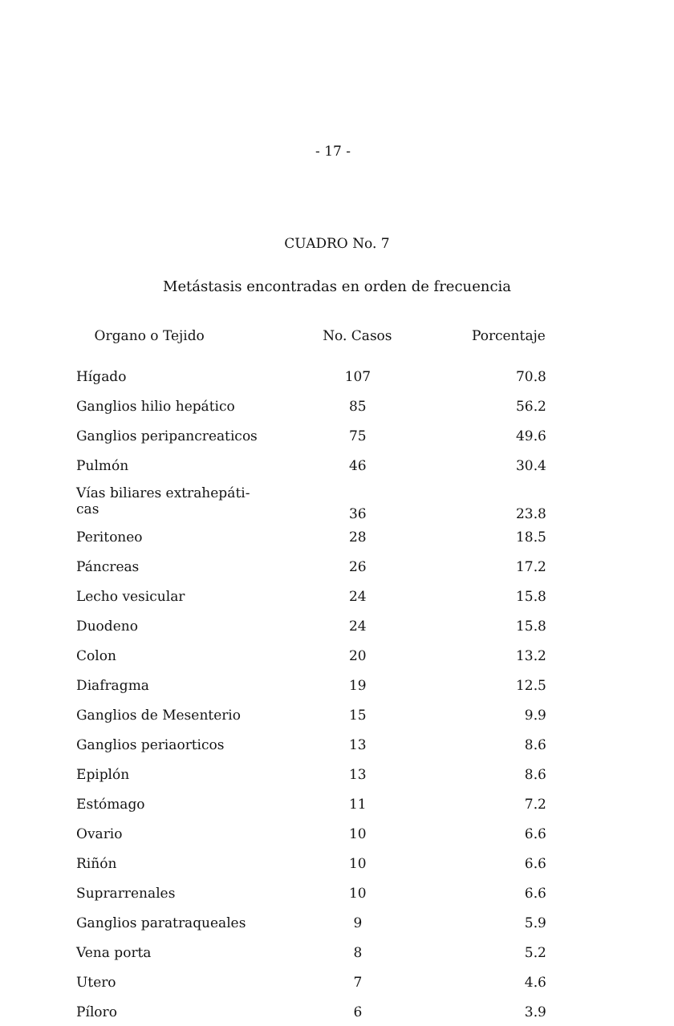- 17 -
CUADRO No. 7
Metástasis encontradas en orden de frecuencia
| Organo o Tejido | No. Casos | Porcentaje |
| --- | --- | --- |
| Hígado | 107 | 70.8 |
| Ganglios hilio hepático | 85 | 56.2 |
| Ganglios peripancreaticos | 75 | 49.6 |
| Pulmón | 46 | 30.4 |
| Vías biliares extrahepáti- cas | 36 | 23.8 |
| Peritoneo | 28 | 18.5 |
| Páncreas | 26 | 17.2 |
| Lecho vesicular | 24 | 15.8 |
| Duodeno | 24 | 15.8 |
| Colon | 20 | 13.2 |
| Diafragma | 19 | 12.5 |
| Ganglios de Mesenterio | 15 | 9.9 |
| Ganglios periaorticos | 13 | 8.6 |
| Epiplón | 13 | 8.6 |
| Estómago | 11 | 7.2 |
| Ovario | 10 | 6.6 |
| Riñón | 10 | 6.6 |
| Suprarrenales | 10 | 6.6 |
| Ganglios paratraqueales | 9 | 5.9 |
| Vena porta | 8 | 5.2 |
| Utero | 7 | 4.6 |
| Píloro | 6 | 3.9 |